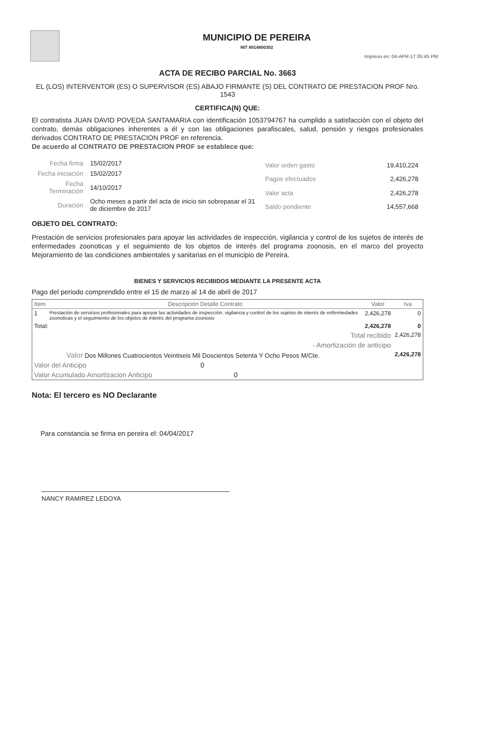MUNICIPIO DE PEREIRA
NIT 8914800302
Impreso en: 04-APR-17 05:45 PM
ACTA DE RECIBO PARCIAL No. 3663
EL (LOS) INTERVENTOR (ES) O SUPERVISOR (ES) ABAJO FIRMANTE (S) DEL CONTRATO DE PRESTACION PROF Nro. 1543
CERTIFICA(N) QUE:
El contratista JUAN DAVID POVEDA SANTAMARIA con identificación 1053794767 ha cumplido a satisfacción con el objeto del contrato, demás obligaciones inherentes a él y con las obligaciones parafiscales, salud, pensión y riesgos profesionales derivados CONTRATO DE PRESTACION PROF en referencia.
De acuerdo al CONTRATO DE PRESTACION PROF se establece que:
| Fecha firma | 15/02/2017 |
| Fecha iniciación | 15/02/2017 |
| Fecha Terminación | 14/10/2017 |
| Duración | Ocho meses a partir del acta de inicio sin sobrepasar el 31 de diciembre de 2017 |
| Valor orden gasto | 19,410,224 |
| Pagos efectuados | 2,426,278 |
| Valor acta | 2,426,278 |
| Saldo pendiente | 14,557,668 |
OBJETO DEL CONTRATO:
Prestación de servicios profesionales para apoyar las actividades de inspección, vigilancia y control de los sujetos de interés de enfermedades zoonoticas y el seguimiento de los objetos de interés del programa zoonosis, en el marco del proyecto Mejoramiento de las condiciones ambientales y sanitarias en el municipio de Pereira.
BIENES Y SERVICIOS RECIBIDOS MEDIANTE LA PRESENTE ACTA
Pago del periodo comprendido entre el 15 de marzo al 14 de abril de 2017
| Item | Descripción Detalle Contrato | Valor | Iva |
| --- | --- | --- | --- |
| 1 | Prestación de servicios profesionales para apoyar las actividades de inspección, vigilancia y control de los sujetos de interés de enfermedades zoonoticas y el seguimiento de los objetos de interés del programa zoonosis | 2,426,278 | 0 |
| Total: | | 2,426,278 | 0 |
| Total recibido | | | 2,426,278 |
| - Amortización de anticipo | | | |
| Valor Dos Millones Cuatrocientos Veintiseis Mil Doscientos Setenta Y Ocho Pesos M/Cte. | | | 2,426,278 |
| Valor del Anticipo 0 | | | |
| Valor Acumulado Amortizacion Anticipo 0 | | | |
Nota: El tercero es NO Declarante
Para constancia se firma en pereira el: 04/04/2017
NANCY RAMIREZ LEDOYA